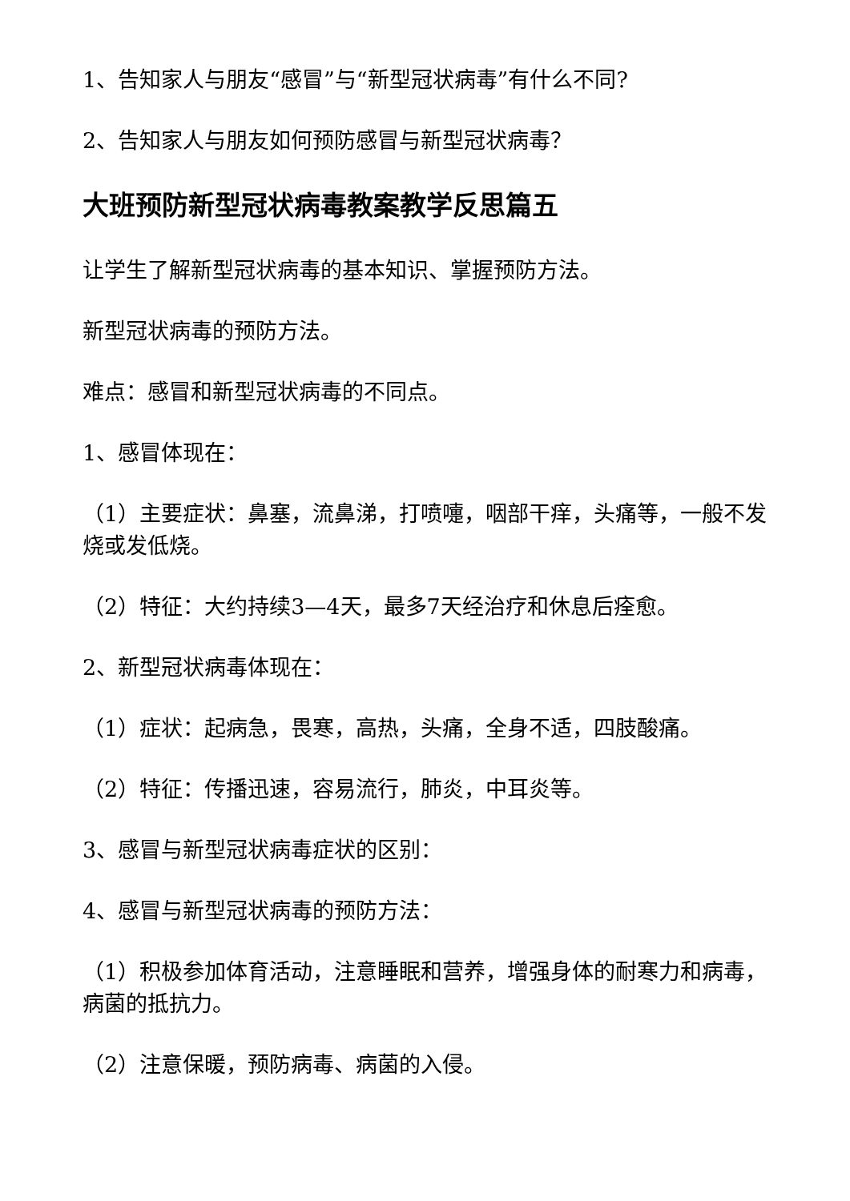1、告知家人与朋友“感冒”与“新型冠状病毒”有什么不同?
2、告知家人与朋友如何预防感冒与新型冠状病毒？
大班预防新型冠状病毒教案教学反思篇五
让学生了解新型冠状病毒的基本知识、掌握预防方法。
新型冠状病毒的预防方法。
难点：感冒和新型冠状病毒的不同点。
1、感冒体现在：
（1）主要症状：鼻塞，流鼻涕，打喷嚏，咽部干痒，头痛等，一般不发烧或发低烧。
（2）特征：大约持续3—4天，最多7天经治疗和休息后痊愈。
2、新型冠状病毒体现在：
（1）症状：起病急，畏寒，高热，头痛，全身不适，四肢酸痛。
（2）特征：传播迅速，容易流行，肺炎，中耳炎等。
3、感冒与新型冠状病毒症状的区别：
4、感冒与新型冠状病毒的预防方法：
（1）积极参加体育活动，注意睡眠和营养，增强身体的耐寒力和病毒，病菌的抵抗力。
（2）注意保暖，预防病毒、病菌的入侵。